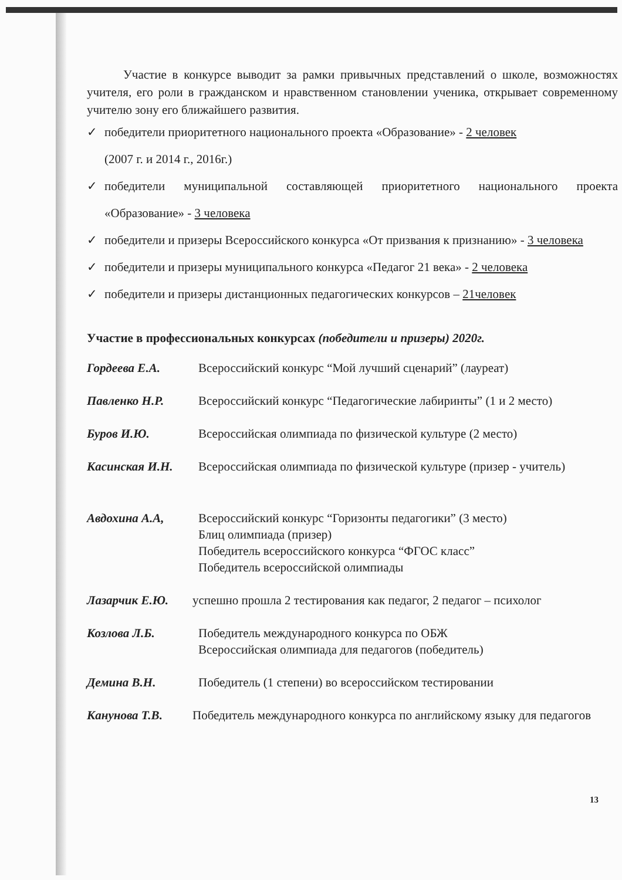Участие в конкурсе выводит за рамки привычных представлений о школе, возможностях учителя, его роли в гражданском и нравственном становлении ученика, открывает современному учителю зону его ближайшего развития.
✓ победители приоритетного национального проекта «Образование» - 2 человек
(2007 г. и 2014 г., 2016г.)
✓ победители муниципальной составляющей приоритетного национального проекта «Образование» - 3 человека
✓ победители и призеры Всероссийского конкурса «От призвания к признанию» - 3 человека
✓ победители и призеры муниципального конкурса «Педагог 21 века» - 2 человека
✓ победители и призеры дистанционных педагогических конкурсов – 21человек
Участие в профессиональных конкурсах (победители и призеры) 2020г.
Гордеева Е.А. Всероссийский конкурс “Мой лучший сценарий” (лауреат)
Павленко Н.Р. Всероссийский конкурс “Педагогические лабиринты” (1 и 2 место)
Буров И.Ю. Всероссийская олимпиада по физической культуре (2 место)
Касинская И.Н. Всероссийская олимпиада по физической культуре (призер - учитель)
Авдохина А.А, Всероссийский конкурс “Горизонты педагогики” (3 место)
Блиц олимпиада (призер)
Победитель всероссийского конкурса “ФГОС класс”
Победитель всероссийской олимпиады
Лазарчик Е.Ю. успешно прошла 2 тестирования как педагог, 2 педагог – психолог
Козлова Л.Б. Победитель международного конкурса по ОБЖ
Всероссийская олимпиада для педагогов (победитель)
Демина В.Н. Победитель (1 степени) во всероссийском тестировании
Канунова Т.В. Победитель международного конкурса по английскому языку для педагогов
13